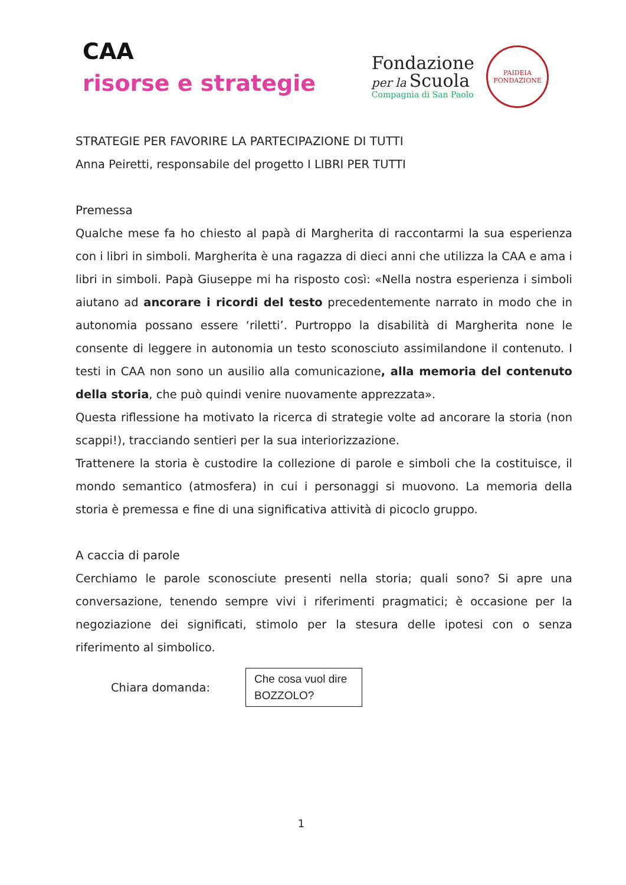CAA
risorse e strategie
Fondazione
per la Scuola
Compagnia di San Paolo
PAIDEIA
FONDAZIONE
STRATEGIE PER FAVORIRE LA PARTECIPAZIONE DI TUTTI
Anna Peiretti, responsabile del progetto I LIBRI PER TUTTI
Premessa
Qualche mese fa ho chiesto al papà di Margherita di raccontarmi la sua esperienza con i libri in simboli. Margherita è una ragazza di dieci anni che utilizza la CAA e ama i libri in simboli. Papà Giuseppe mi ha risposto così: «Nella nostra esperienza i simboli aiutano ad ancorare i ricordi del testo precedentemente narrato in modo che in autonomia possano essere ‘riletti’. Purtroppo la disabilità di Margherita none le consente di leggere in autonomia un testo sconosciuto assimilandone il contenuto. I testi in CAA non sono un ausilio alla comunicazione, alla memoria del contenuto della storia, che può quindi venire nuovamente apprezzata».
Questa riflessione ha motivato la ricerca di strategie volte ad ancorare la storia (non scappi!), tracciando sentieri per la sua interiorizzazione.
Trattenere la storia è custodire la collezione di parole e simboli che la costituisce, il mondo semantico (atmosfera) in cui i personaggi si muovono. La memoria della storia è premessa e fine di una significativa attività di picoclo gruppo.
A caccia di parole
Cerchiamo le parole sconosciute presenti nella storia; quali sono? Si apre una conversazione, tenendo sempre vivi i riferimenti pragmatici; è occasione per la negoziazione dei significati, stimolo per la stesura delle ipotesi con o senza riferimento al simbolico.
Chiara domanda:
Che cosa vuol dire BOZZOLO?
1